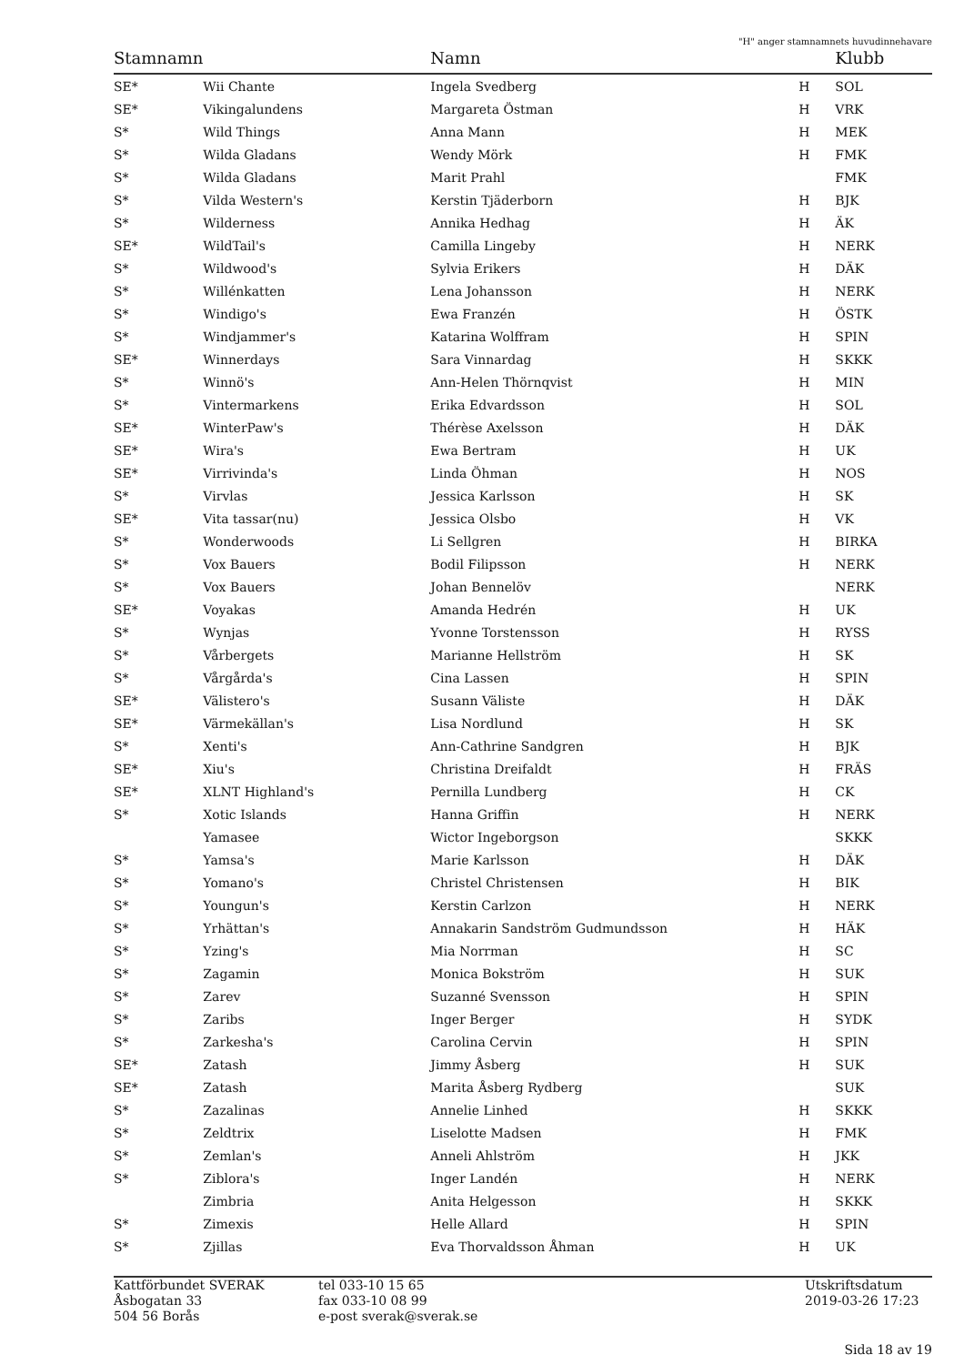"H" anger stamnamnets huvudinnehavare
| Stamnamn | | Namn | | Klubb |
| --- | --- | --- | --- | --- |
| SE* | Wii Chante | Ingela Svedberg | H | SOL |
| SE* | Vikingalundens | Margareta Östman | H | VRK |
| S* | Wild Things | Anna Mann | H | MEK |
| S* | Wilda Gladans | Wendy Mörk | H | FMK |
| S* | Wilda Gladans | Marit Prahl | | FMK |
| S* | Vilda Western's | Kerstin Tjäderborn | H | BJK |
| S* | Wilderness | Annika Hedhag | H | ÄK |
| SE* | WildTail's | Camilla Lingeby | H | NERK |
| S* | Wildwood's | Sylvia Erikers | H | DÄK |
| S* | Willénkatten | Lena Johansson | H | NERK |
| S* | Windigo's | Ewa Franzén | H | ÖSTK |
| S* | Windjammer's | Katarina Wolffram | H | SPIN |
| SE* | Winnerdays | Sara Vinnardag | H | SKKK |
| S* | Winnö's | Ann-Helen Thörnqvist | H | MIN |
| S* | Vintermarkens | Erika Edvardsson | H | SOL |
| SE* | WinterPaw's | Thérèse Axelsson | H | DÄK |
| SE* | Wira's | Ewa Bertram | H | UK |
| SE* | Virrivinda's | Linda Öhman | H | NOS |
| S* | Virvlas | Jessica Karlsson | H | SK |
| SE* | Vita tassar(nu) | Jessica Olsbo | H | VK |
| S* | Wonderwoods | Li Sellgren | H | BIRKA |
| S* | Vox Bauers | Bodil Filipsson | H | NERK |
| S* | Vox Bauers | Johan Bennelöv | | NERK |
| SE* | Voyakas | Amanda Hedrén | H | UK |
| S* | Wynjas | Yvonne Torstensson | H | RYSS |
| S* | Vårbergets | Marianne Hellström | H | SK |
| S* | Vårgårda's | Cina Lassen | H | SPIN |
| SE* | Välistero's | Susann Väliste | H | DÄK |
| SE* | Värmekällan's | Lisa Nordlund | H | SK |
| S* | Xenti's | Ann-Cathrine Sandgren | H | BJK |
| SE* | Xiu's | Christina Dreifaldt | H | FRÄS |
| SE* | XLNT Highland's | Pernilla Lundberg | H | CK |
| S* | Xotic Islands | Hanna Griffin | H | NERK |
| | Yamasee | Wictor Ingeborgson | | SKKK |
| S* | Yamsa's | Marie Karlsson | H | DÄK |
| S* | Yomano's | Christel Christensen | H | BIK |
| S* | Youngun's | Kerstin Carlzon | H | NERK |
| S* | Yrhättan's | Annakarin Sandström Gudmundsson | H | HÄK |
| S* | Yzing's | Mia Norrman | H | SC |
| S* | Zagamin | Monica Bokström | H | SUK |
| S* | Zarev | Suzanné Svensson | H | SPIN |
| S* | Zaribs | Inger Berger | H | SYDK |
| S* | Zarkesha's | Carolina Cervin | H | SPIN |
| SE* | Zatash | Jimmy Åsberg | H | SUK |
| SE* | Zatash | Marita Åsberg Rydberg | | SUK |
| S* | Zazalinas | Annelie Linhed | H | SKKK |
| S* | Zeldtrix | Liselotte Madsen | H | FMK |
| S* | Zemlan's | Anneli Ahlström | H | JKK |
| S* | Ziblora's | Inger Landén | H | NERK |
| | Zimbria | Anita Helgesson | H | SKKK |
| S* | Zimexis | Helle Allard | H | SPIN |
| S* | Zjillas | Eva Thorvaldsson Åhman | H | UK |
Kattförbundet SVERAK
Åsbogatan 33
504 56 Borås
tel 033-10 15 65
fax 033-10 08 99
e-post sverak@sverak.se
Utskriftsdatum
2019-03-26 17:23
Sida 18 av 19